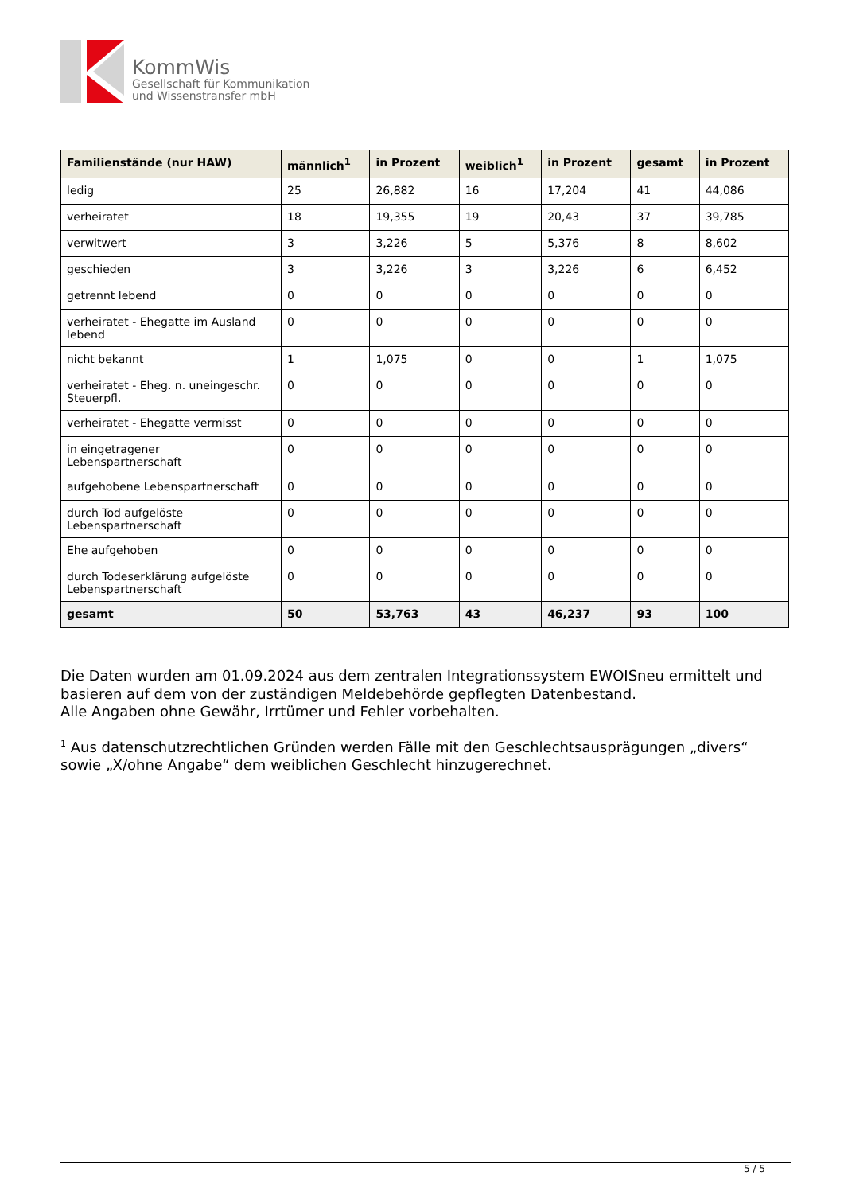KommWis
Gesellschaft für Kommunikation
und Wissenstransfer mbH
| Familienstände (nur HAW) | männlich<sup>1</sup> | in Prozent | weiblich<sup>1</sup> | in Prozent | gesamt | in Prozent |
| --- | --- | --- | --- | --- | --- | --- |
| ledig | 25 | 26,882 | 16 | 17,204 | 41 | 44,086 |
| verheiratet | 18 | 19,355 | 19 | 20,43 | 37 | 39,785 |
| verwitwert | 3 | 3,226 | 5 | 5,376 | 8 | 8,602 |
| geschieden | 3 | 3,226 | 3 | 3,226 | 6 | 6,452 |
| getrennt lebend | 0 | 0 | 0 | 0 | 0 | 0 |
| verheiratet - Ehegatte im Ausland lebend | 0 | 0 | 0 | 0 | 0 | 0 |
| nicht bekannt | 1 | 1,075 | 0 | 0 | 1 | 1,075 |
| verheiratet - Eheg. n. uneingeschr. Steuerpfl. | 0 | 0 | 0 | 0 | 0 | 0 |
| verheiratet - Ehegatte vermisst | 0 | 0 | 0 | 0 | 0 | 0 |
| in eingetragener Lebenspartnerschaft | 0 | 0 | 0 | 0 | 0 | 0 |
| aufgehobene Lebenspartnerschaft | 0 | 0 | 0 | 0 | 0 | 0 |
| durch Tod aufgelöste Lebenspartnerschaft | 0 | 0 | 0 | 0 | 0 | 0 |
| Ehe aufgehoben | 0 | 0 | 0 | 0 | 0 | 0 |
| durch Todeserklärung aufgelöste Lebenspartnerschaft | 0 | 0 | 0 | 0 | 0 | 0 |
| gesamt | 50 | 53,763 | 43 | 46,237 | 93 | 100 |
Die Daten wurden am 01.09.2024 aus dem zentralen Integrationssystem EWOISneu ermittelt und basieren auf dem von der zuständigen Meldebehörde gepflegten Datenbestand.
Alle Angaben ohne Gewähr, Irrtümer und Fehler vorbehalten.
<sup>1</sup> Aus datenschutzrechtlichen Gründen werden Fälle mit den Geschlechtsausprägungen „divers“ sowie „X/ohne Angabe“ dem weiblichen Geschlecht hinzugerechnet.
5 / 5